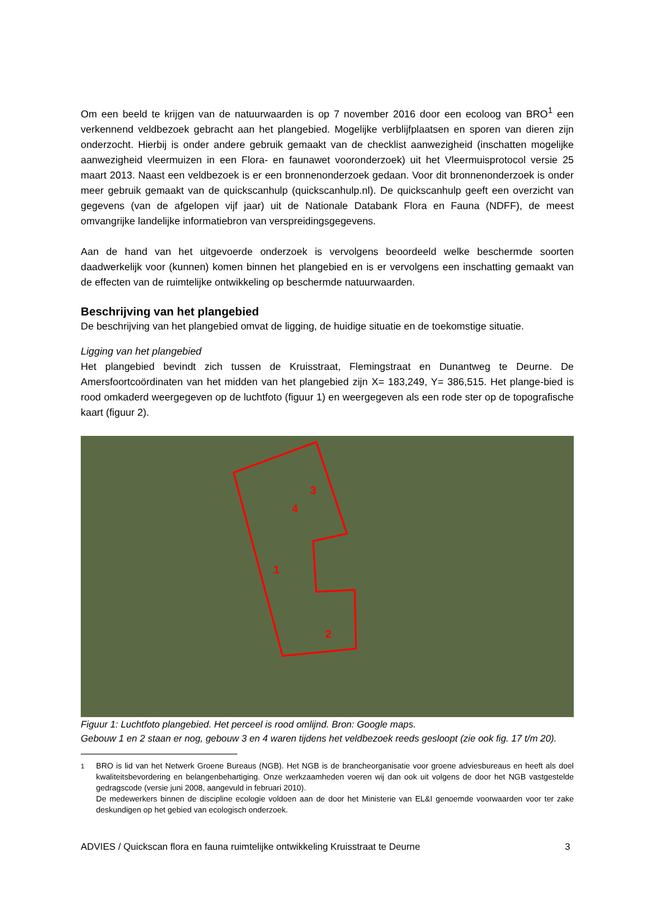Om een beeld te krijgen van de natuurwaarden is op 7 november 2016 door een ecoloog van BRO<sup>1</sup> een verkennend veldbezoek gebracht aan het plangebied. Mogelijke verblijfplaatsen en sporen van dieren zijn onderzocht. Hierbij is onder andere gebruik gemaakt van de checklist aanwezigheid (inschatten mogelijke aanwezigheid vleermuizen in een Flora- en faunawet vooronderzoek) uit het Vleermuisprotocol versie 25 maart 2013. Naast een veldbezoek is er een bronnenonderzoek gedaan. Voor dit bronnenonderzoek is onder meer gebruik gemaakt van de quickscanhulp (quickscanhulp.nl). De quickscanhulp geeft een overzicht van gegevens (van de afgelopen vijf jaar) uit de Nationale Databank Flora en Fauna (NDFF), de meest omvangrijke landelijke informatiebron van verspreidingsgegevens.
Aan de hand van het uitgevoerde onderzoek is vervolgens beoordeeld welke beschermde soorten daadwerkelijk voor (kunnen) komen binnen het plangebied en is er vervolgens een inschatting gemaakt van de effecten van de ruimtelijke ontwikkeling op beschermde natuurwaarden.
Beschrijving van het plangebied
De beschrijving van het plangebied omvat de ligging, de huidige situatie en de toekomstige situatie.
Ligging van het plangebied
Het plangebied bevindt zich tussen de Kruisstraat, Flemingstraat en Dunantweg te Deurne. De Amersfoortcoördinaten van het midden van het plangebied zijn X= 183,249, Y= 386,515. Het plange-bied is rood omkaderd weergegeven op de luchtfoto (figuur 1) en weergegeven als een rode ster op de topografische kaart (figuur 2).
1
2
3
4
Figuur 1: Luchtfoto plangebied. Het perceel is rood omlijnd. Bron: Google maps.
Gebouw 1 en 2 staan er nog, gebouw 3 en 4 waren tijdens het veldbezoek reeds gesloopt (zie ook fig. 17 t/m 20).
<sup>1</sup> BRO is lid van het Netwerk Groene Bureaus (NGB). Het NGB is de brancheorganisatie voor groene adviesbureaus en heeft als doel kwaliteitsbevordering en belangenbehartiging. Onze werkzaamheden voeren wij dan ook uit volgens de door het NGB vastgestelde gedragscode (versie juni 2008, aangevuld in februari 2010).
De medewerkers binnen de discipline ecologie voldoen aan de door het Ministerie van EL&I genoemde voorwaarden voor ter zake deskundigen op het gebied van ecologisch onderzoek.
ADVIES / Quickscan flora en fauna ruimtelijke ontwikkeling Kruisstraat te Deurne 3